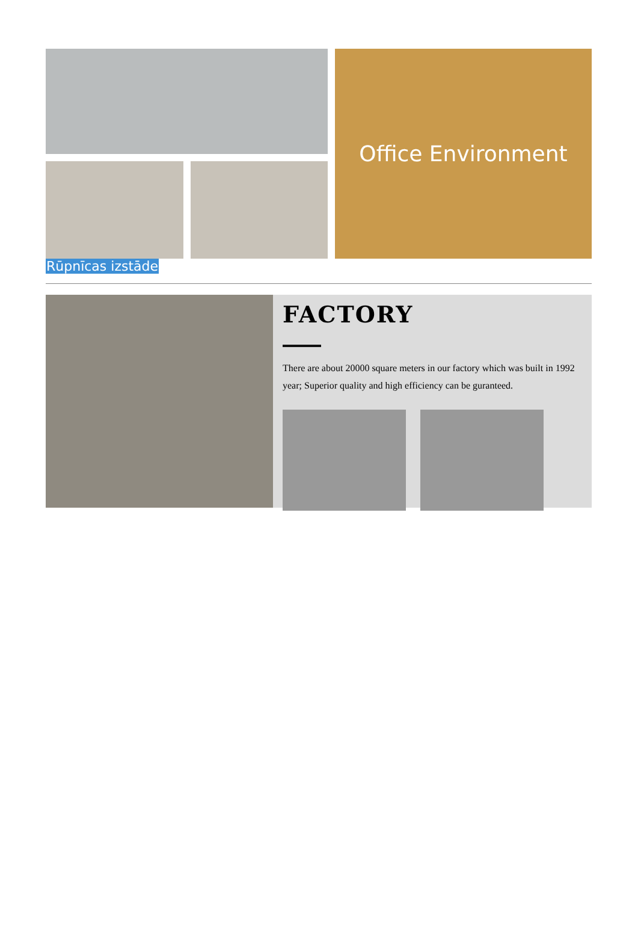Office Environment
Rūpnīcas izstāde
FACTORY
There are about 20000 square meters in our factory which was built in 1992 year; Superior quality and high efficiency can be guranteed.